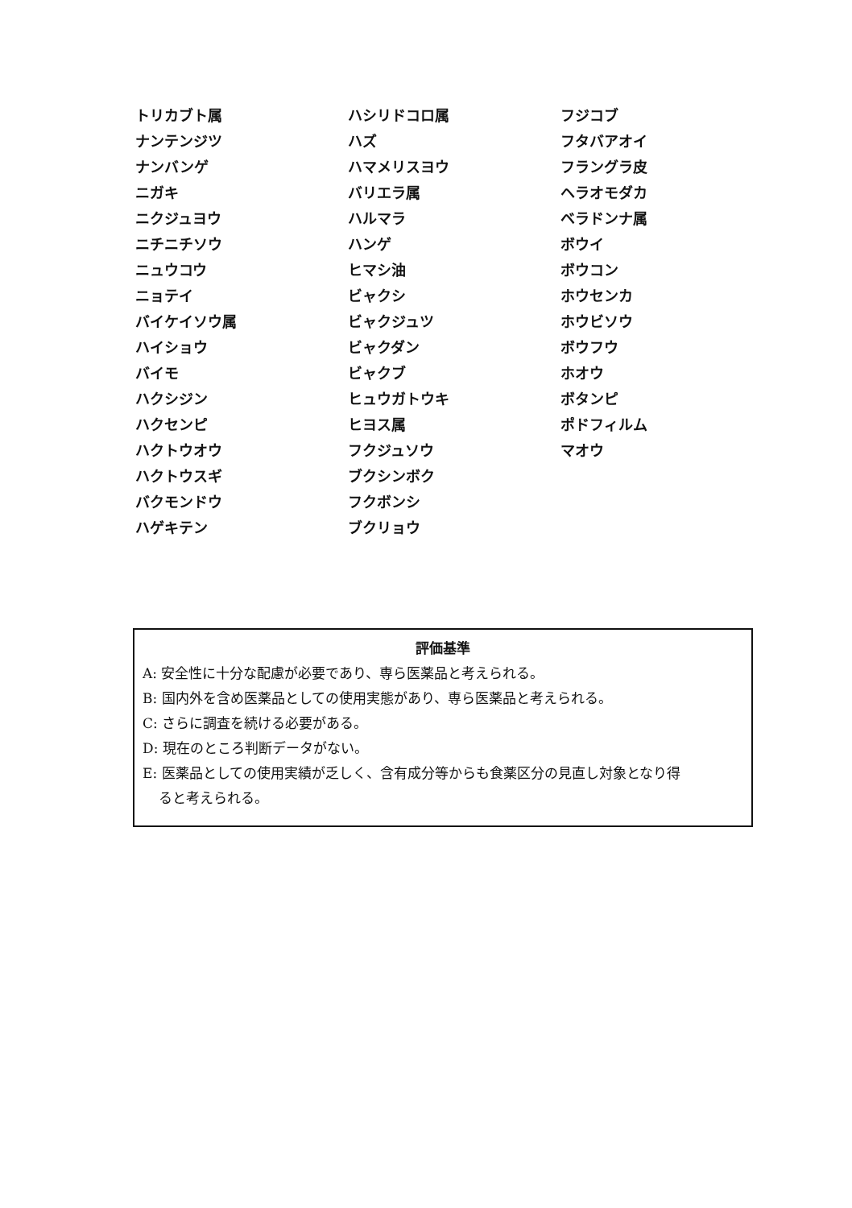トリカブト属
ナンテンジツ
ナンバンゲ
ニガキ
ニクジュヨウ
ニチニチソウ
ニュウコウ
ニョテイ
バイケイソウ属
ハイショウ
バイモ
ハクシジン
ハクセンピ
ハクトウオウ
ハクトウスギ
バクモンドウ
ハゲキテン
ハシリドコロ属
ハズ
ハマメリスヨウ
バリエラ属
ハルマラ
ハンゲ
ヒマシ油
ビャクシ
ビャクジュツ
ビャクダン
ビャクブ
ヒュウガトウキ
ヒヨス属
フクジュソウ
ブクシンボク
フクボンシ
ブクリョウ
フジコブ
フタバアオイ
フラングラ皮
ヘラオモダカ
ベラドンナ属
ボウイ
ボウコン
ホウセンカ
ホウビソウ
ボウフウ
ホオウ
ボタンピ
ポドフィルム
マオウ
評価基準
A: 安全性に十分な配慮が必要であり、専ら医薬品と考えられる。
B: 国内外を含め医薬品としての使用実態があり、専ら医薬品と考えられる。
C: さらに調査を続ける必要がある。
D: 現在のところ判断データがない。
E: 医薬品としての使用実績が乏しく、含有成分等からも食薬区分の見直し対象となり得
ると考えられる。